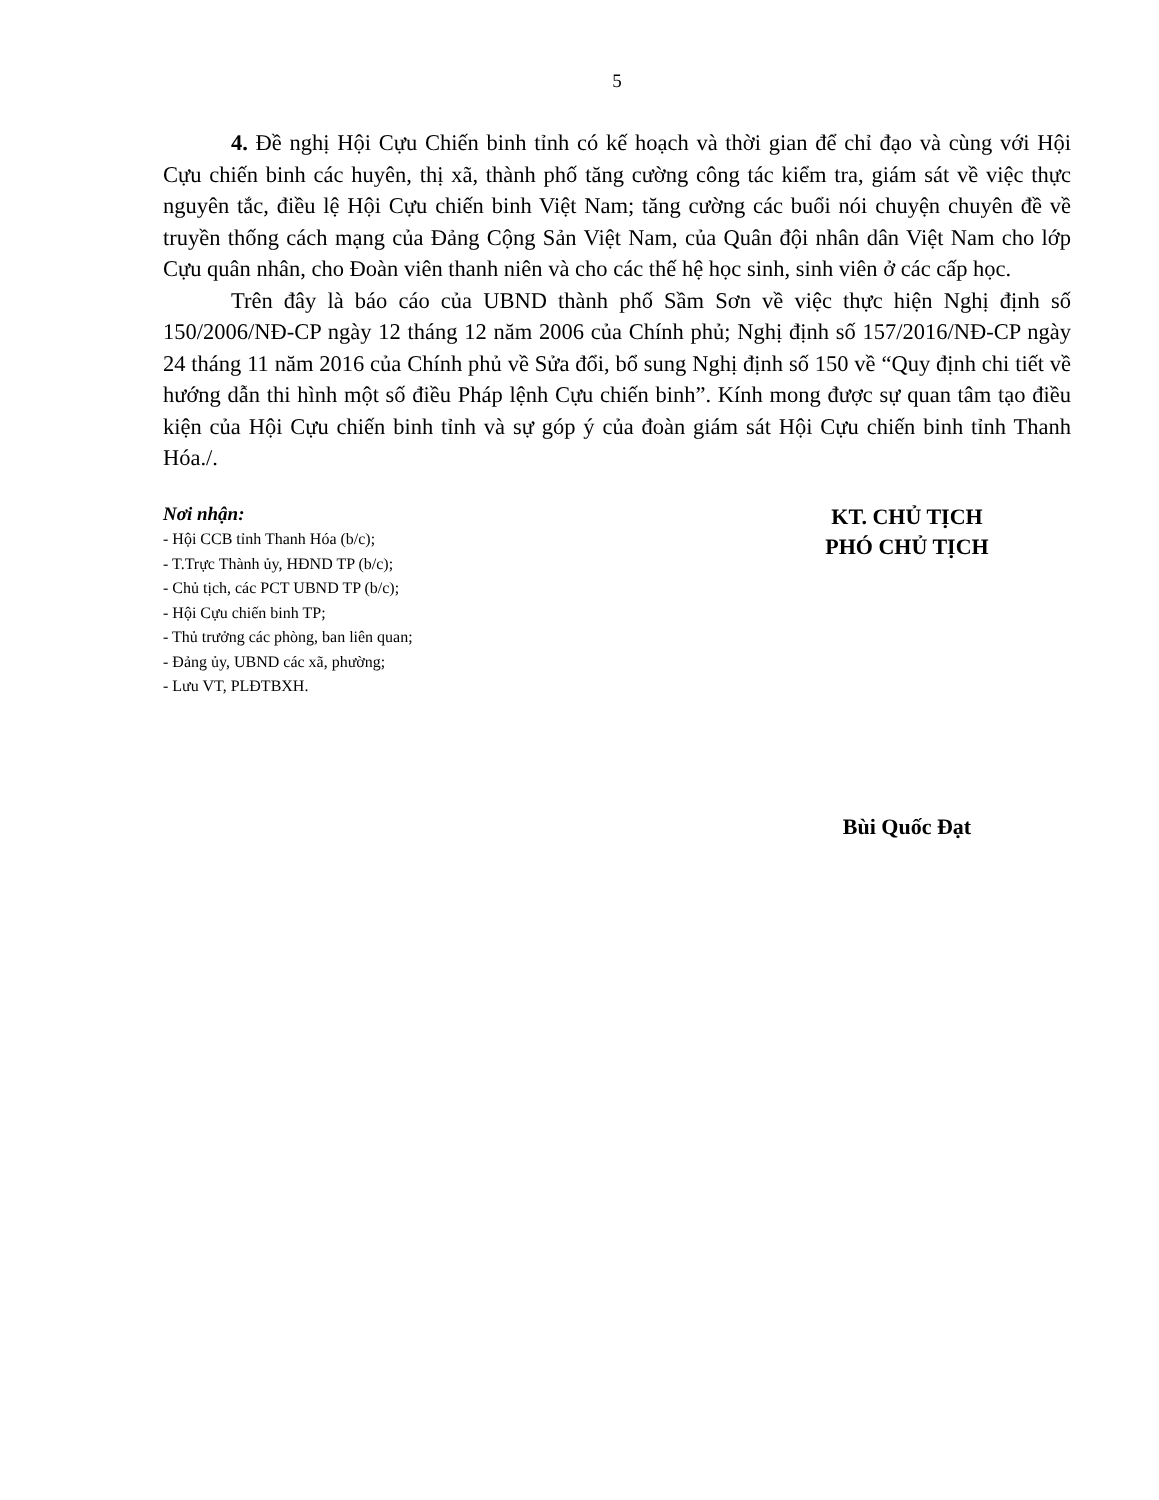5
4. Đề nghị Hội Cựu Chiến binh tỉnh có kế hoạch và thời gian để chỉ đạo và cùng với Hội Cựu chiến binh các huyên, thị xã, thành phố tăng cường công tác kiểm tra, giám sát về việc thực nguyên tắc, điều lệ Hội Cựu chiến binh Việt Nam; tăng cường các buổi nói chuyện chuyên đề về truyền thống cách mạng của Đảng Cộng Sản Việt Nam, của Quân đội nhân dân Việt Nam cho lớp Cựu quân nhân, cho Đoàn viên thanh niên và cho các thế hệ học sinh, sinh viên ở các cấp học.
Trên đây là báo cáo của UBND thành phố Sầm Sơn về việc thực hiện Nghị định số 150/2006/NĐ-CP ngày 12 tháng 12 năm 2006 của Chính phủ; Nghị định số 157/2016/NĐ-CP ngày 24 tháng 11 năm 2016 của Chính phủ về Sửa đổi, bổ sung Nghị định số 150 về “Quy định chi tiết về hướng dẫn thi hình một số điều Pháp lệnh Cựu chiến binh”. Kính mong được sự quan tâm tạo điều kiện của Hội Cựu chiến binh tỉnh và sự góp ý của đoàn giám sát Hội Cựu chiến binh tỉnh Thanh Hóa./.
Nơi nhận:
- Hội CCB tỉnh Thanh Hóa (b/c);
- T.Trực Thành ủy, HĐND TP (b/c);
- Chủ tịch, các PCT UBND TP (b/c);
- Hội Cựu chiến binh TP;
- Thủ trưởng các phòng, ban liên quan;
- Đảng ủy, UBND các xã, phường;
- Lưu VT, PLĐTBXH.
KT. CHỦ TỊCH
PHÓ CHỦ TỊCH
Bùi Quốc Đạt